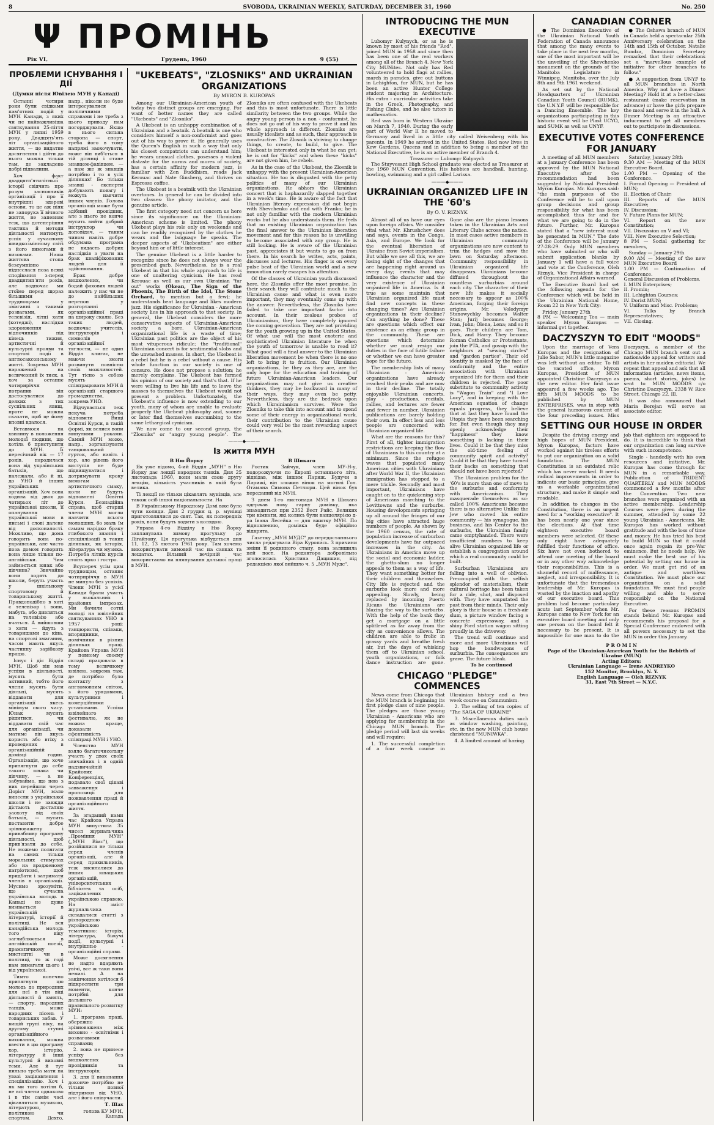8 SVOBODA, UKRAINIAN WEEKLY, SATURDAY, DECEMBER 31, 1960 No. 250
Ψ ПРОМІНЬ
Рік VI. Грудень, 1960 9 (55)
ПРОБЛЕМИ ІСНУВАННЯ І ДІЇ
(Думки після Ювілею МУН у Канаді)
Останні чотири роки були свідками пам'ятних подій у МУН Канади, з яких чи не найважливіша святкування 25-ліття МУН у липні 1959 року. Двадцять'ять літ організаційного життя, — це видатне досягнення і дійти до нього можна тільки там, де закладено добрі підвалини.
Хоч факт двадцятп'ятилітньої історії свідчить про розум засновників організації і про її внутрішні здорові основи, то це аж ніяк не запорука її вічного життя, не запевняє теж, що дотеперішня тактика й методи діяльності матимуть успіх у сучасному швидкозмінному світі з його вимогами й визовами. Наша життєва стопа безсумнівно піднеслася поза всякі сподівання з-перед двадцятип'яти років, але водночас ми стоїмо перед щораз більшими труднощами у змаганні з такими розвагами, як телевізія, літні хати (котеджі), наслідки здоровження відпочинків під кінець тижня, артистичні й культурні прояви та спортові події в англосаксонському житті. Зокрема МУН наражений на величезний їх тиск, а хоч за останнє чотириріччя потрапив він достосуватися до деяких з тих суспільних явищ, проте не можна сказати, щоб це йому вповні вдалося.
Вставмося на хвилину в положення молодої людини, що хотіла б приступити до МУН. Її пересічний вік — 17 років, народилася вона від українських батьків, що належали, або й ні, до УНО й інших українських організацій. Хоч вона ходила від двох до чотирьох літ до українськоі школи, її опанування української мови в письмі і слові далеке від досконалості. Можливо, що дома говорить вона по-українськи, але часто поза домом говорить вона лише тільки по-англійськи. Чим займається юнак або дівчина? Звичайно вони ходять до школи, беруть участь у шкільному спортовому й товариському житті. Правдоподібно в хаті є телевізор і вони, мабуть, або дивляться на телевізію або вчаться. А вийшовши з хати — йдуть з товаришами до кіна, на спортові змагання, часом мають якусь частинну зарібкову працю.
Існує і діє Відділ МУН. Щоб він мав успіхи в діяльності, мусять бути активний, тобто його члени мусять бути діяльні, мусять віддавати для організації якесь мінімум свого часу. Юнак мусить рішитися, чи віддавати свій час для організації, чи матиме він якусь користь або втіху з проведених в організаційній домівці годин. Організація, що хоче притягнути до себе такого юнака чи дівчину, — а не забуваймо, що нею з них перейшли через Дорієт МУН, мало винесли з української школи і не завжди дістають достатню заохоту від своїх батьків, — мусить поставити добре зрівноважену і привабливу програму діяльності, щоб прив'язати до себе. Не можемо полягати на самих тільки моральних стимулах або на вродженому патріотизмі, щоб придбати і затримати членів в організації. Мусимо зрозуміти, що сучасна українська молодь в Канаді не дуже визнається в українській літературі, історії й політиці. Не вся канадійська молодь того віку заглиблюється в англійській поезії, драматичному мистецтві чи в політиці, то ж годі нам вимагати цього і від української.
Тимто конечно притягнути цю молодь до природних для неї в тім віці діяльності й занять, — спорту, народних танців, може народних пісень і товариських забав. У вищій групі віку, на другому ступні організаційного виховання, можна ввести в цю програму хор, історію, літературу й інші культурні й виховні теми. Але й тут пильно треба мати на увазі зацікавлення і спеціялізацію. Хоч і як ми того хотіли б, не всі члени однаково і в тім самім часі цікавляться музикою, літературою, політикою чи спортом. Дехто, напр., ніколи не буде інтересуватися політичними справами і не треба з цього приводу нам погорджувати. Якщо в нього сильна сторона — спорт, треба його в тому напрямі заохочувати, може він виб'ється в тій ділянці і станe знавцем-фахівцем. — а нам же ж знавців потрібно і то в усіх ділянках! Бо тільки знавці - експерти добувають повагу і можуть навчити інших членів. Голова організації може бути здібний провідник, але з нього не конче мусить вийти добрий інструктор чи доповідач, — таким чином навіть добре обдумана програма не видасть добрих наслідків з уваги на брак кваліфікованих людей для її здійснювання.
Брак добре вишколених, чи бодай фахових людей належить у нас чи не до найбільших перепон у розгортанні організаційної праці на широку скалю. Без таких людей, водночас учителів, інструкторів і символів організаційної тяглости, — не один Відділ клигає, не маючи змоги розвинути повністю своїх можливостей. Тут тісно з собою мусять співпрацювати МУН й організації старшого громадянства, зокрема УНО.
Відчувається теж пекуча потреба відновити Вищі Освітні Курси, в такій формі, як велися вони минулими роками. Самий МУН може, напр., зорганізувати танцювальний гурток, або навіть і хор, але рівень його виступів не буде підвищуватися і дотримувати кроку вимогам артистичного смаку, коли не будуть відновлені Освітні Курси. Безнадійна справа, щоб старші члени МУН могли навчити всього молодших, бо жаль їм самим нарідко браку глибокого знання і спеціялізації в таких ділянках, як історія, література чи музика. Потреба літніх курсів стоїть ярко і гостро.
Всупереч усім цим труднощам, останнє чотириріччя в МУН не минуло без успіхів. Члени МУН з усієї Канади брали участь у льокальних і крайових імпрезах. Ми бачили сотні молоді на ювілейних святкуваннях УНО в 1957 році: танцюристи, співаки, впорядники, помічники в різних ділянках праці. Крайова Управа МУН у повному своєму складі працювала в тому величному ювілею, зокрема там, де потрібно було контакту з англомовним світом, з його урядовими, культурними і комерційними установами. Успіхи ювілейного фестивалю, як не можна краще, доказали ефективність співпраці МУН і УНО.
Членство МУН взяло багаточисельну участь у двох своїх звичайних і в одній надзвичайній Крайових Конференціях, подавало свої цікаві завваження і пропозиції для пожвавлення праці й організаційного життя.
За згаданий нами час Крайова Управа МУН випустила 35 чисел журнальчика „Проміння МУН" („МУН Вімс"), що розійшлися не тільки серед членів організації, але й серед прихильників, теж висилалися до інших юнацьких організацій, університетських бібліотек та осіб, зацікавлених українською справою. На зміст журнальчика складалися статті з різнородною українською тематикою: історія, література, біжучі події, культурні і внутрішньо - організаційні справи.
Може досягнення не надто вдаряють увічі, все ж таки вони немалі. А на закінчення хотілося б підкреслити три моменти, конче потрібні для дальшого правильного розвитку МУН:
1. програма праці, обережно зрівноважена між виховно - освітніми і розваговими справами;
2. вона не принесе успіху без вишколених провідників та інструкторів;
3. для її виконання доконче потрібно не тільки повної підтримки від УНО, але і його співучасти.
Т. Шах
голова КУ МУН, Канада
"UKEBEATS", "ZLOSNIKS" AND UKRAINIAN ORGANIZATIONS
By MYRON B. KUROPAS
Among our Ukrainian-American youth of today two distinct groups are emerging. For want of better names they are called "Ukebeats" and "Zlosniks".
A Ukebeat is an unhappy combination of a Ukrainian and a beatnik. A beatnik is one who considers himself a non-conformist and goes out of his way to prove it. He generally uses the Queen's English in such a way that only his closest compatriots can understand him; he wears unusual clothes, posesses a violent distaste for the norms and mores of society, has a certain affinity for modern jazz, is familiar with Zen Buddhism, reads Jack Kerouac and Nate Ginsberg, and thrives on Espresso coffee.
The Ukebeat is a beatnik with the Ukrainian overtones. In general he can be divided into two classes: the phony imitator, and the genuine article.
The first category need not concern us here since its significance on the Ukrainian-American scheme is limited. The phony Ukebeat plays his role only on weekends and can be readily recognized by the clothes he wears and the language he speaks. The deeper aspects of "Ukebeatism" are either beyond him or of little interest.
The genuine Ukebeat is a little harder to recognize since he does not always wear the prescribed garb. Nevertheless, he is a real Ukebeat in that his whole approach to life is one of unaltering cynicism. He has read Kerouac as well as our own Ukrainian "far out" works (Okean, The Sign of the Phoenix, The Birth of the Idol, The Stone Orchard, to mention but a few); he understands beat language and likes modern jazz. His significance for Ukrainian - American society lies in his approach to that society. In general, the Ukebeat considers the more conservative aspects of Ukrainian-American society a bore. Ukrainian-American organizational life is a waste of time; Ukrainian past politics are the object of his most vituperous ridicule; the "traditional" Ukrainian concert is for sentimental slobs and the unwashed masses. In short, the Ukebeat is a rebel but he is a rebel without a cause. His whole function in our society is one of censure. He does not propose a solution; he merely complains. The Ukebeat has formed his opinion of our society and that's that. If he were willing to live his life and to leave the masses to themselves the Ukebeat would not present a problem. Unfortunately, the Ukebeat's influence is now extending to our youth, many of whom are unable to evaluate properly the Ukebeat philosophy and, sooner or later find themselves succumbing to the same lethargical cynicism.
We now come to our second group, the "Zlosniks" or "angry young people". The Zlosniks are often confused with the Ukebeats and this is most unfortunate. There is little similarity between the two groups. While the angry young person is a non - conformist, he does not go out of his way to prove it and his whole approach is different. Zlosniks are usually idealists and as such, their approach is constructive. The Zlosnik is striving to change things, to create, to build, to give. The Ukebeat is interested only in what he can get; he is out for "kicks" and when these "kicks" are not given him, he rebels.
As in the case of the Ukebeat, the Zlosnik is unhappy with the present Ukrainian-American situation. He too is disgusted with the petty politics of many of our Ukrainian organizations. He abhors the Ukrainian concert that is haphazardly slapped together in a week's time. He is aware of the fact that Ukrainian literary expression did not begin with Shevchenko and end with Franko; he is not only familiar with the modern Ukrainian works but he also understands them. He feels that no existing Ukrainian organization has the final answer to the Ukrainian liberation movement and for this reason he is unwilling to become associated with any group. He is still looking. He is aware of the Ukrainian past, appreciates it but wants to go on from there. In his search he writes, acts, paints, discusses and lectures. His finger is on every pulse beat of the Ukrainian world and a new innovation rarely escapes his attention.
Of the classes of Ukrainian youth discussed here, the Zlosniks offer the most promise. In their search they will contribute much to the Ukrainian cause and what is even more important, they may eventually come up with the answer. Nevertheless, the Zlosniks have failed to take one important factor into account. In their zealous probes of Ukrainianism, they have completely ignored the coming generation. They are not providing for the youth growing up in the United States. Of what use will the most exoteric and sophisticated Ukrainian literature be when the youth of tomorrow is unable to read it? What good will a final answer to the Ukrainian liberation movement be when there is no one left to bring it to fruition. Our Ukrainian organizations, be they as they are, are the only hope for the education and training of future Ukrainian-American leaders. Our organizations may not give us creative thinkers, they may be backward in many of their ways, they may even be petty. Nevertheless, they are the bedrock upon which Ukrainianism survives. Were the Zlosniks to take this into account and to spend some of their energy in organizational work, their contribution to the Ukrainian cause could very well be the most rewarding aspect of their search.
———◆———
Із життя МУН
В Ню Йорку
Як уже відомо, 4-ий Відділ „МУН" в Ню Йорку дає лекції народних танків. Дня 25 листопада 1960, вони мали свою другу лекцію, кількість учасників в якій була велика.
Ті лекції не тільки цікавлять мунівців, але також осіб іншої національности. На
В Українському Народному Домі вже було чути коляди. Дня 2 грудня ц. р. мунівці приготовлялися до свят. Так, як попередніх років, вони будуть ходити з колядою.
Управа 4-го Відділу в Ню Йорку запланувала зимову прогульку до Лігайтону. Ця прогулька відбудеться дня 11, 12, 13 лютого 1961 року. Там хочемо використувати зимовий час на санках та лещатах. Вільний вечірній час використаємо на плянування дальшої праці в МУН.
В Шикаго
Ростик Зайчук, член МУ-Н-у, подорожуючи по Европі останнього літа, відвідав, між іншим Париж. Будучи в Парижі, він зложив вінок на могилі Гол. Отамана Симона Петлюри. Цей вінок був переданий від МУН.
З днем 1-го листопада МУН в Шикаго одержав нову гарну домівку, яка знаходиться при 2352 Вест Райс. Великих три кімнати, які колись були канцелярією д-ра Івана Лесейка — для вжитку МУН. По відновленню, домівка буде офіційно відкрита.
Газетку „МУН МУДС" до передостаннього числа редагувала Віра Куропась. З причини зміни її родинного стану, вона залишила цей пост. На редактора добровільно зголосилась Христина Дацишин, під редакцією якої вийшло ч. 5 „МУН Мудс".
INTRODUCING THE MUN EXECUTIVE
Lubomyr Kulynych, or as he is known by most of his friends "Red", joined MUN in 1958 and since then has been one of the real workers among all of the Branch 4, New York City MUNites. Not only has Red volunteered to hold flags at rallies, march in parades, give out buttons in Lehighton, for MUN, but he has been an active Hunter College student majoring in Architecture. His extra - curricular activities take in the Greek, Photography, and Fishing Clubs, and he also tutors in mathematics.
Red was born in Western Ukraine on March 7, 1940. During the early part of World War II he moved to Germany and lived in a little city called Weisenberg with his parents. In 1949 he arrived in the United States. Red now lives in Kew Gardens, Queens and in addition to being a member of the National Executive, he is an active member of Branch 4.
Treasurer — Lubomyr Kulynych
The Stuyvesant High School graduate was elected as Treasurer at the 1960 MUN Convention. His hobbies are handball, hunting, bowling, swimming and a girl called Larissa.
———◆———
UKRAINIAN ORGANIZED LIFE IN THE '60's
By O. V. RIZNYK
Almost all of us have our eyes upon foreign affairs. We consider vital what Mr. Khrushchev does and says, events in the Congo, Asia, and Europe. We look for the eventual liberation of Ukraine from Soviet imperialism. But while we see all this, we are losing sight of the changes that are happening right around us every day; events that may influence the character and the very existence of Ukrainian organized life in America. Is it true as some maintain that Ukrainian organized life must find new concepts in these changing times? Are Ukrainian organizations in their decline? Can anything be done? These are questions which effect our existence as an ethnic group in the community. These are questions which determine whether we must resign our duties in the face of futile failure or whether we can have greater hope for the future.
The membership lists of many Ukrainian - American organizations have already reached their peaks and are now in their decline. The totally enjoyable Ukrainian concerts, play - productions, recitals, rallies, and lectures are fewer and fewer in number. Ukrainian publications are barely holding their own. In effect less and less people are concerned with Ukrainian organized life.
What are the reasons for this? First of all, tighter immigration restrictions are keeping the flow of Ukrainians to this country at a minimum. Since the refugee waves that populated many American cities with Ukrainians after World War II, the Ukrainian immigration has stopped to a mere trickle. Secondly and most important, Ukrainians have caught on to the quickening step of Americans marching to the Levittowns and the surburbs. Housing developments springing up all around the fringes of our big cities have attracted huge numbers of people. As shown by the 1960 census, the rate of population increase of surburban developments have far outpaced increases in the city. As Ukrainians in America move up the social and economic ladder, the ghetto-slum no longer appeals to them as a way of life. They want something better for their children and themselves. City life is rejected and the surburbs look more and more appealing. Slowly, being replaced by incoming Puerto Ricans the Ukrainians are blazing the way to the surburbs. With the help of the bank they get a mortgage on a little splitlevel as far away from the city as convenience allows. The children are able to frolic in grassy yards and breathe fresh air, but the days of whisking them off to Ukrainian school, youth organizations, or folk dance instruction are gone. Gone also are the piano lessons taken in the Ukrainian Arts and Literary Clubs across the nation. In most cases active members in Ukrainian community organizations are now content to trim the hedges and mow the lawn on Saturday afternoon. Community responsibility in Ukrainian organized life disappears. Ukrainians become diffused throughout the countless surburbias around each city. The character of their new life makes it socially necessary to appear as 100% American, forging their foreign origins. Mr. Volodymyr Stanowychky becomes Walter Stan; Jurij becomes George; Ivan, John; Olena, Lena; and so it goes. Their children are Tom, Dick, and Harry. They become Roman Catholics or Protestants, join the PTA, and gossip with the neighbors at "sewing circles" and "garden parties". Their old identity is masked by the face of conformity and the entire association with Ukrainian organized life for them and their children is rejected. The poor substitute to community activity is "Wagon Train" and "I Love Lucy", and in keeping with the American equation of change equals progress, they believe that at last they have found the Utopia they have been searching for. But even though they may openly acknowledge their "happiness" they know something is lacking in their lives. Could it be that they miss the old-time feeling of community spirit and activity? Could it be that they have turned their backs on something that should not have been rejected?
The Ukrainian problem for the '60's is more than one of move to the surburbs and conformity with Americanism. They masquerade themselves as so-called 100% Americans because there is no alternative Unlike the Jew who moved his entire community — his synagogue, his business, and his Center to the surburbs, the Ukrainian family came emptyhanded. There were insufficient numbers to keep alive Ukrainian organized life or establish a congregation around which a real community could be built.
Surburban Ukrainians are falling into a well of oblivion. Preoccupied with the selfish splendor of materialism, their cultural heritage has been taken for a ride, shot, and disposed with. They have amputated the past from their minds. Their only glory is their house in a fresh-air slum, a picture window facing a concrete expressway, and a shiny Ford station wagon sitting proudly in the driveway.
The trend will continue and more and more Ukrainians will hop the bandwagons of surburbia. The consequences are grave. The future bleak.
To be continued
CHICAGO "PLEDGE" COMMENCES
News come from Chicago that the MUN branch is beginning its first pledge class of nine people. The pledges are those young Ukrainian - Americans who are applying for membership in the Chicago MUN branch. The pledge period will last six weeks and will require:
1. The successful completion of a four week course in Ukrainian history and a two week course on Communism.
2. The selling of ten copies of "The SAGA OF UKRAINE"
3. Miscellaneous duties such as window washing, painting, etc. in the new MUN club house christened "MUNIWKA".
4. A limited amount of hazing.
CANADIAN CORNER
● The Dominion Executive of the Ukrainian National Youth Federation of Canada announces that among the many events to take place in the next few months, one of the most important will be the unveiling of the Shevchenko monument on the grounds of the Manitoba Legislature in Winnipeg, Manitoba, over the July 8th and 9th 1961 weekend.
As set out by the National Headquarters of Ukrainian Canadian Youth Council (RUMK), the U.N.Y.F. will be responsible for a Dancing Ensemble. The key organizations participating in this historic event will be Plast UCYO, and SUMK as well as UNYF.
● The Oshawa branch of MUN in Canada held a spectacular 25th Anniversary celebration on the 14th and 15th of October. Natalie Bundza, Dominion Secretary remarked that their celebrations set a "marvellous example of initiative for other branches to follow."
● A suggestion from UNYF to all MUN branches in North America. Why not have a Dinner Meeting? Hold it at a better-class restaurant (make reservation in advance) or have the girls prepare the meal and serve it in the hall. A Dinner Meeting is an attractive inducement to get all members out to participate in discussions.
EXECUTIVE VOTES CONFERENCE FOR JANUARY
A meeting of all MUN members at a January Conference has been approved by the MUN National Executive after the recommendation had been suggested by National President Myron Kuropas. Mr. Kuropas said: "the main purposes of the Conference will be to call upon group decisions and group responsibility for what has been accomplished thus far and for what we are going to do in the future. Further, Mr. Kuropas stated that a "new interest must be generated in MUN." The date of the Conference will be January 27-28-29. Only MUN members who have submited or who will submit application blanks by January 1 will have a full voice and vote at the Conference, Oleh Riznyk, Vice President in charge of Organizational Affairs warned.
The Executive Board had set the following agenda for the Conference which will be held in the Ukrainian National Home, Room 22 in New York City:
Friday, January 27th
8 PM — Welcoming Tea — main speaker Myron Kuropas — informal get together.
Saturday, January 28th
9.30 AM — Meeting of the MUN Executive Board.
1.00 PM — Opening of the Conference.
I. Formal Opening — President of MUN;
II. Election of Chair;
III. Reports of the MUN Executive;
IV. Discussion;
V. Future Plans for MUN;
VI. Report on the new Constitution;
VII. Discussion on V and VI;
VIII. New Executive Selection;
8 PM — Social gathering for members,
Sunday — January 29th
9.00 AM — Meeting of the new MUN Executive Board
1.00 PM — Continuation of Conference.
General Discussion of Problems.
I. MUN Enterprises;
II. Promin;
III. Lehighton Courses;
IV. Dorist MUN;
V. Uniform and Misc. Problems;
VI. Talks by Branch Representatives;
VII. Closing.
DACZYSZYN TO EDIT "MOODS"
Upon the marriage of Vera Kuropas and the resignation of Julie Sabor, MUN's little magazine was left without an editor. To fill the vacated office, Myron Kuropas, President of MUN appointed Christine Daczyszyn as the new editor. Her first issue appeared a few weeks ago. The fifth MUN MOODS to be published by MUN ENTERPRISES, was in step with the general humorous content of the four preceding issues. Miss Daczyszyn, a member of the Chicago MUN branch sent out a nationwide appeal for writers and artists in her maiden editorial. We repeat that appeal and ask that all information (articles, news items, poems, short stories, jokes) be sent to MUN MOODS c/o Christine Daczyszyn, 2338 W. Rice Street, Chicago 22, Ill.
It was also announced that Maria Berejan will serve as associate editor.
SETTING OUR HOUSE IN ORDER
Despite the driving energy and high hopes of MUN President, Myron Kuropas, factors have worked against his tireless efforts to put our organization on a solid foundation. The MUN Constitution is an outdated relic which has never worked. It needs radical improvements in order to indicate our basic principles, give us a workable organizational structure, and make it simple and readable.
In addition to changes in the Constitution, there is an urgent need for a "working executive". It has been nearly one year since the elections. At that time eighteen executive board members were selected. Of these only eight have adequately fulfilled their functions of office. Six have not even bothered to attend one meeting of the board or in any other way acknowledge their responsibilities. This is a shameful record of malfeasance, neglect, and irresponsibility. It is unfortunate that the tremendous leadership of Mr. Kuropas is wasted by the inaction and apathy of our executive board. This problem had become particulary acute last September when Mr. Kuropas came to New York for an executive board meeting and only one person on the board felt it necessary to be present. It is impossible for one man to do the job that eighteen are supposed to do. It is incredible to think that our organization can long survive with such incompetence.
Single - handedly with his own resources and initiative, Mr. Kuropas has come through for MUN in a remarkable way. Publication of TRIDENT QUARTERLY and MUN MOODS commenced a few months after the Convention. Two new branches were organized with an active membership. Leadership Courses were given during the summer, attended by some 22 young Ukrainian - Americans. Mr. Kuropas has worked without gratitude and with the loss of time and money. He has tried his best to build MUN so that it could once again regain its pre-War eminence. But he needs help. We must make the best use of his potential by setting our house in order. We must get rid of an antique and worthless Constitution. We must place our organization on a solid foundation. We must find people willing and able to serve responsibly on the National Executive.
For these reasons PROMIN stands behind Mr. Kuropas and recommends his proposal for a Special Conference endowed with all powers necessary to set the MUN in order this January.
P R O M I N
Page of the Ukrainian-American Youth for the Rebirth of Ukraine (MUN)
Acting Editors:
Ukrainian Language — Irene ANDREYKO
152 Monitor, Brooklyn, N. Y.
English Language — Oleh RIZNYK
31, East 7th Street — N.Y.C.